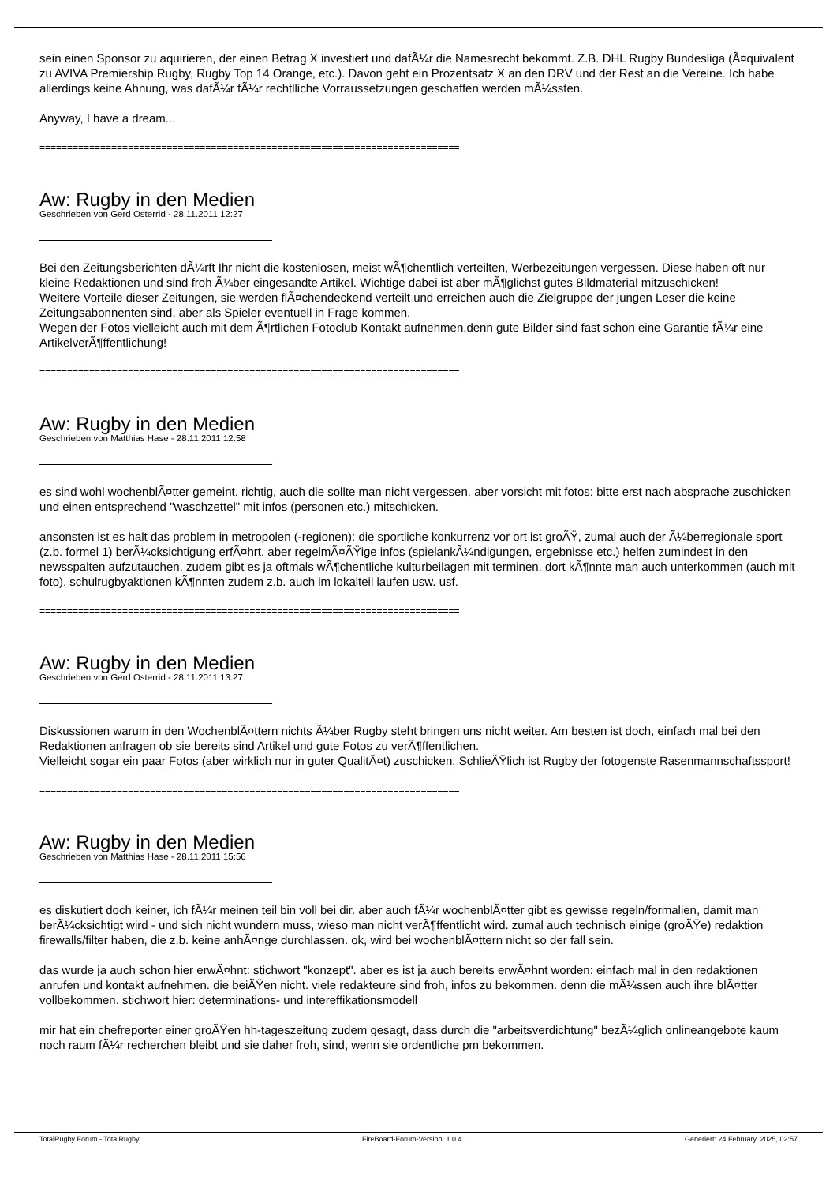sein einen Sponsor zu aquirieren, der einen Betrag X investiert und dafÃ¼r die Namesrecht bekommt. Z.B. DHL Rugby Bundesliga (Ã¤quivalent zu AVIVA Premiership Rugby, Rugby Top 14 Orange, etc.). Davon geht ein Prozentsatz X an den DRV und der Rest an die Vereine. Ich habe allerdings keine Ahnung, was dafÃ¼r fÃ¼r rechtlliche Vorraussetzungen geschaffen werden mÃ¼ssten.
Anyway, I have a dream...
============================================================================
Aw: Rugby in den Medien
Geschrieben von Gerd Osterrid - 28.11.2011 12:27
Bei den Zeitungsberichten dÃ¼rft Ihr nicht die kostenlosen, meist wÃ¶chentlich verteilten, Werbezeitungen vergessen. Diese haben oft nur kleine Redaktionen und sind froh Ã¼ber eingesandte Artikel. Wichtige dabei ist aber mÃ¶glichst gutes Bildmaterial mitzuschicken!
Weitere Vorteile dieser Zeitungen, sie werden flÃ¤chendeckend verteilt und erreichen auch die Zielgruppe der jungen Leser die keine Zeitungsabonnenten sind, aber als Spieler eventuell in Frage kommen.
Wegen der Fotos vielleicht auch mit dem Ã¶rtlichen Fotoclub Kontakt aufnehmen,denn gute Bilder sind fast schon eine Garantie fÃ¼r eine ArtikelverÃ¶ffentlichung!
============================================================================
Aw: Rugby in den Medien
Geschrieben von Matthias Hase - 28.11.2011 12:58
es sind wohl wochenblÃ¤tter gemeint. richtig, auch die sollte man nicht vergessen. aber vorsicht mit fotos: bitte erst nach absprache zuschicken und einen entsprechend "waschzettel" mit infos (personen etc.) mitschicken.
ansonsten ist es halt das problem in metropolen (-regionen): die sportliche konkurrenz vor ort ist groÃŸ, zumal auch der Ã¼berregionale sport (z.b. formel 1) berÃ¼cksichtigung erfÃ¤hrt. aber regelmÃ¤ÃŸige infos (spielankÃ¼ndigungen, ergebnisse etc.) helfen zumindest in den newsspalten aufzutauchen. zudem gibt es ja oftmals wÃ¶chentliche kulturbeilagen mit terminen. dort kÃ¶nnte man auch unterkommen (auch mit foto). schulrugbyaktionen kÃ¶nnten zudem z.b. auch im lokalteil laufen usw. usf.
============================================================================
Aw: Rugby in den Medien
Geschrieben von Gerd Osterrid - 28.11.2011 13:27
Diskussionen warum in den WochenblÃ¤ttern nichts Ã¼ber Rugby steht bringen uns nicht weiter. Am besten ist doch, einfach mal bei den Redaktionen anfragen ob sie bereits sind Artikel und gute Fotos zu verÃ¶ffentlichen.
Vielleicht sogar ein paar Fotos (aber wirklich nur in guter QualitÃ¤t) zuschicken. SchlieÃŸlich ist Rugby der fotogenste Rasenmannschaftssport!
============================================================================
Aw: Rugby in den Medien
Geschrieben von Matthias Hase - 28.11.2011 15:56
es diskutiert doch keiner, ich fÃ¼r meinen teil bin voll bei dir. aber auch fÃ¼r wochenblÃ¤tter gibt es gewisse regeln/formalien, damit man berÃ¼cksichtigt wird - und sich nicht wundern muss, wieso man nicht verÃ¶ffentlicht wird. zumal auch technisch einige (groÃŸe) redaktion firewalls/filter haben, die z.b. keine anhÃ¤nge durchlassen. ok, wird bei wochenblÃ¤ttern nicht so der fall sein.
das wurde ja auch schon hier erwÃ¤hnt: stichwort "konzept". aber es ist ja auch bereits erwÃ¤hnt worden: einfach mal in den redaktionen anrufen und kontakt aufnehmen. die beiÃŸen nicht. viele redakteure sind froh, infos zu bekommen. denn die mÃ¼ssen auch ihre blÃ¤tter vollbekommen. stichwort hier: determinations- und intereffikationsmodell
mir hat ein chefreporter einer groÃŸen hh-tageszeitung zudem gesagt, dass durch die "arbeitsverdichtung" bezÃ¼glich onlineangebote kaum noch raum fÃ¼r recherchen bleibt und sie daher froh, sind, wenn sie ordentliche pm bekommen.
TotalRugby Forum - TotalRugby FireBoard-Forum-Version: 1.0.4 Generiert: 24 February, 2025, 02:57